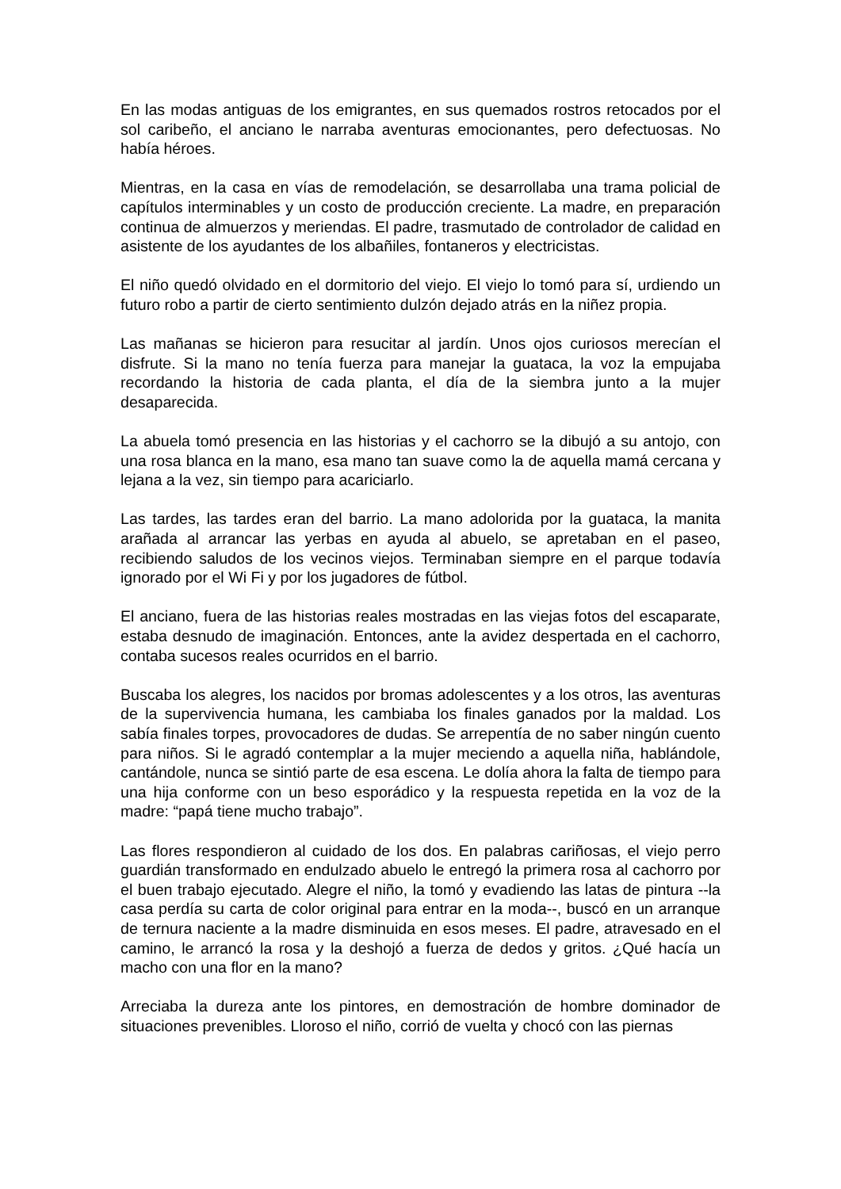En las modas antiguas de los emigrantes, en sus quemados rostros retocados por el sol caribeño, el anciano le narraba aventuras emocionantes, pero defectuosas. No había héroes.
Mientras, en la casa en vías de remodelación, se desarrollaba una trama policial de capítulos interminables y un costo de producción creciente. La madre, en preparación continua de almuerzos y meriendas. El padre, trasmutado de controlador de calidad en asistente de los ayudantes de los albañiles, fontaneros y electricistas.
El niño quedó olvidado en el dormitorio del viejo. El viejo lo tomó para sí, urdiendo un futuro robo a partir de cierto sentimiento dulzón dejado atrás en la niñez propia.
Las mañanas se hicieron para resucitar al jardín. Unos ojos curiosos merecían el disfrute. Si la mano no tenía fuerza para manejar la guataca, la voz la empujaba recordando la historia de cada planta, el día de la siembra junto a la mujer desaparecida.
La abuela tomó presencia en las historias y el cachorro se la dibujó a su antojo, con una rosa blanca en la mano, esa mano tan suave como la de aquella mamá cercana y lejana a la vez, sin tiempo para acariciarlo.
Las tardes, las tardes eran del barrio. La mano adolorida por la guataca, la manita arañada al arrancar las yerbas en ayuda al abuelo, se apretaban en el paseo, recibiendo saludos de los vecinos viejos. Terminaban siempre en el parque todavía ignorado por el Wi Fi y por los jugadores de fútbol.
El anciano, fuera de las historias reales mostradas en las viejas fotos del escaparate, estaba desnudo de imaginación. Entonces, ante la avidez despertada en el cachorro, contaba sucesos reales ocurridos en el barrio.
Buscaba los alegres, los nacidos por bromas adolescentes y a los otros, las aventuras de la supervivencia humana, les cambiaba los finales ganados por la maldad. Los sabía finales torpes, provocadores de dudas. Se arrepentía de no saber ningún cuento para niños. Si le agradó contemplar a la mujer meciendo a aquella niña, hablándole, cantándole, nunca se sintió parte de esa escena. Le dolía ahora la falta de tiempo para una hija conforme con un beso esporádico y la respuesta repetida en la voz de la madre: “papá tiene mucho trabajo”.
Las flores respondieron al cuidado de los dos. En palabras cariñosas, el viejo perro guardián transformado en endulzado abuelo le entregó la primera rosa al cachorro por el buen trabajo ejecutado. Alegre el niño, la tomó y evadiendo las latas de pintura --la casa perdía su carta de color original para entrar en la moda--, buscó en un arranque de ternura naciente a la madre disminuida en esos meses. El padre, atravesado en el camino, le arrancó la rosa y la deshojó a fuerza de dedos y gritos. ¿Qué hacía un macho con una flor en la mano?
Arreciaba la dureza ante los pintores, en demostración de hombre dominador de situaciones prevenibles. Lloroso el niño, corrió de vuelta y chocó con las piernas